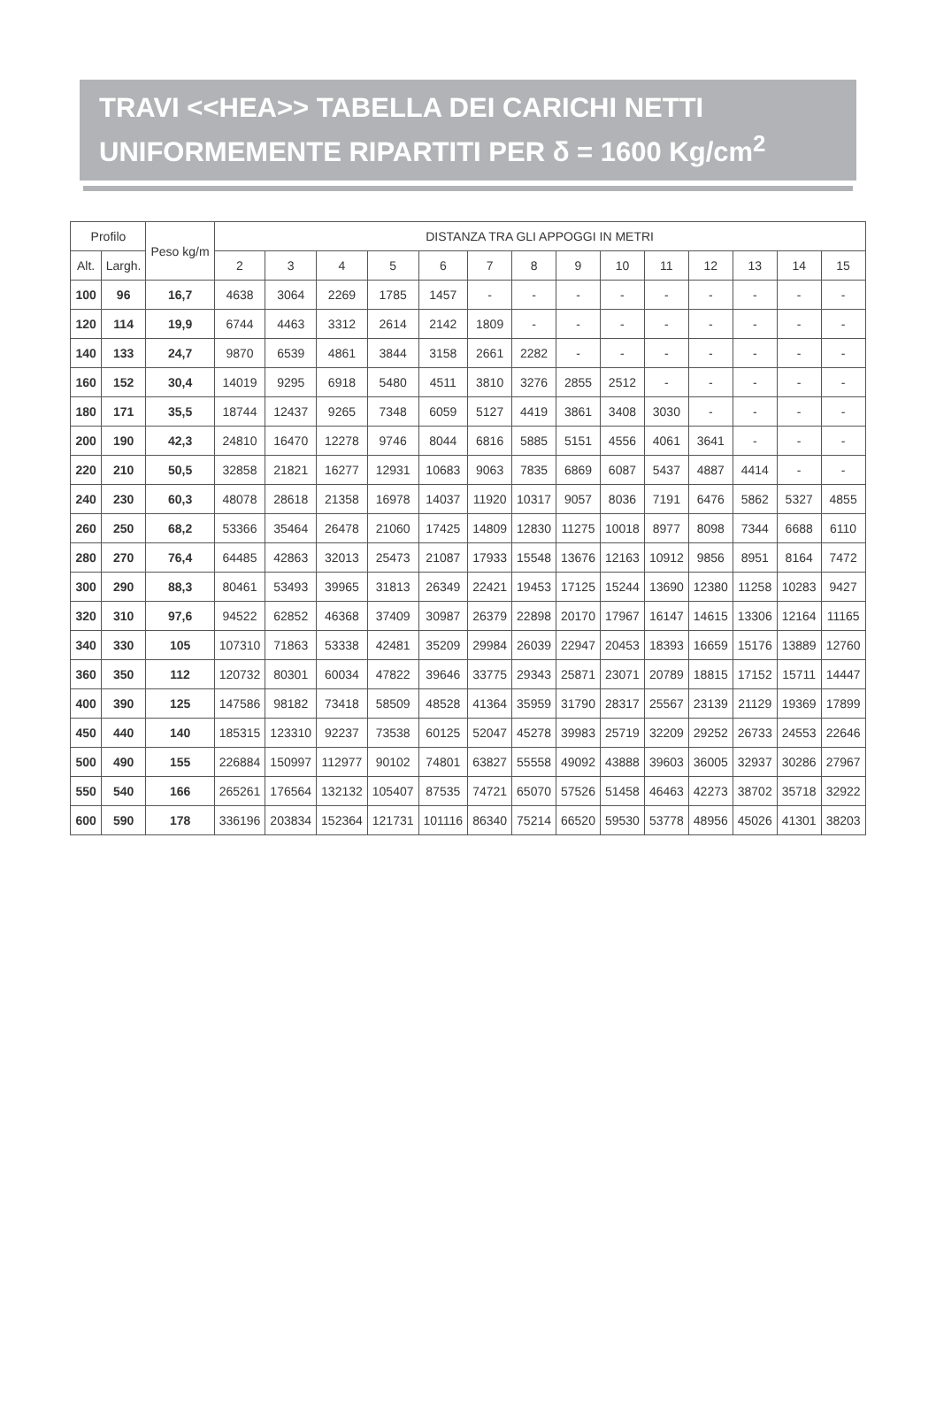TRAVI <<HEA>> TABELLA DEI CARICHI NETTI
UNIFORMEMENTE RIPARTITI PER δ = 1600 Kg/cm<sup>2</sup>
| Profilo | | Peso kg/m | DISTANZA TRA GLI APPOGGI IN METRI | | | | | | | | | | | | | |
| --- | --- | --- | --- | --- | --- | --- | --- | --- | --- | --- | --- | --- | --- | --- | --- | --- |
| Alt. | Largh. | | 2 | 3 | 4 | 5 | 6 | 7 | 8 | 9 | 10 | 11 | 12 | 13 | 14 | 15 |
| 100 | 96 | 16,7 | 4638 | 3064 | 2269 | 1785 | 1457 | - | - | - | - | - | - | - | - | - |
| 120 | 114 | 19,9 | 6744 | 4463 | 3312 | 2614 | 2142 | 1809 | - | - | - | - | - | - | - | - |
| 140 | 133 | 24,7 | 9870 | 6539 | 4861 | 3844 | 3158 | 2661 | 2282 | - | - | - | - | - | - | - |
| 160 | 152 | 30,4 | 14019 | 9295 | 6918 | 5480 | 4511 | 3810 | 3276 | 2855 | 2512 | - | - | - | - | - |
| 180 | 171 | 35,5 | 18744 | 12437 | 9265 | 7348 | 6059 | 5127 | 4419 | 3861 | 3408 | 3030 | - | - | - | - |
| 200 | 190 | 42,3 | 24810 | 16470 | 12278 | 9746 | 8044 | 6816 | 5885 | 5151 | 4556 | 4061 | 3641 | - | - | - |
| 220 | 210 | 50,5 | 32858 | 21821 | 16277 | 12931 | 10683 | 9063 | 7835 | 6869 | 6087 | 5437 | 4887 | 4414 | - | - |
| 240 | 230 | 60,3 | 48078 | 28618 | 21358 | 16978 | 14037 | 11920 | 10317 | 9057 | 8036 | 7191 | 6476 | 5862 | 5327 | 4855 |
| 260 | 250 | 68,2 | 53366 | 35464 | 26478 | 21060 | 17425 | 14809 | 12830 | 11275 | 10018 | 8977 | 8098 | 7344 | 6688 | 6110 |
| 280 | 270 | 76,4 | 64485 | 42863 | 32013 | 25473 | 21087 | 17933 | 15548 | 13676 | 12163 | 10912 | 9856 | 8951 | 8164 | 7472 |
| 300 | 290 | 88,3 | 80461 | 53493 | 39965 | 31813 | 26349 | 22421 | 19453 | 17125 | 15244 | 13690 | 12380 | 11258 | 10283 | 9427 |
| 320 | 310 | 97,6 | 94522 | 62852 | 46368 | 37409 | 30987 | 26379 | 22898 | 20170 | 17967 | 16147 | 14615 | 13306 | 12164 | 11165 |
| 340 | 330 | 105 | 107310 | 71863 | 53338 | 42481 | 35209 | 29984 | 26039 | 22947 | 20453 | 18393 | 16659 | 15176 | 13889 | 12760 |
| 360 | 350 | 112 | 120732 | 80301 | 60034 | 47822 | 39646 | 33775 | 29343 | 25871 | 23071 | 20789 | 18815 | 17152 | 15711 | 14447 |
| 400 | 390 | 125 | 147586 | 98182 | 73418 | 58509 | 48528 | 41364 | 35959 | 31790 | 28317 | 25567 | 23139 | 21129 | 19369 | 17899 |
| 450 | 440 | 140 | 185315 | 123310 | 92237 | 73538 | 60125 | 52047 | 45278 | 39983 | 25719 | 32209 | 29252 | 26733 | 24553 | 22646 |
| 500 | 490 | 155 | 226884 | 150997 | 112977 | 90102 | 74801 | 63827 | 55558 | 49092 | 43888 | 39603 | 36005 | 32937 | 30286 | 27967 |
| 550 | 540 | 166 | 265261 | 176564 | 132132 | 105407 | 87535 | 74721 | 65070 | 57526 | 51458 | 46463 | 42273 | 38702 | 35718 | 32922 |
| 600 | 590 | 178 | 336196 | 203834 | 152364 | 121731 | 101116 | 86340 | 75214 | 66520 | 59530 | 53778 | 48956 | 45026 | 41301 | 38203 |